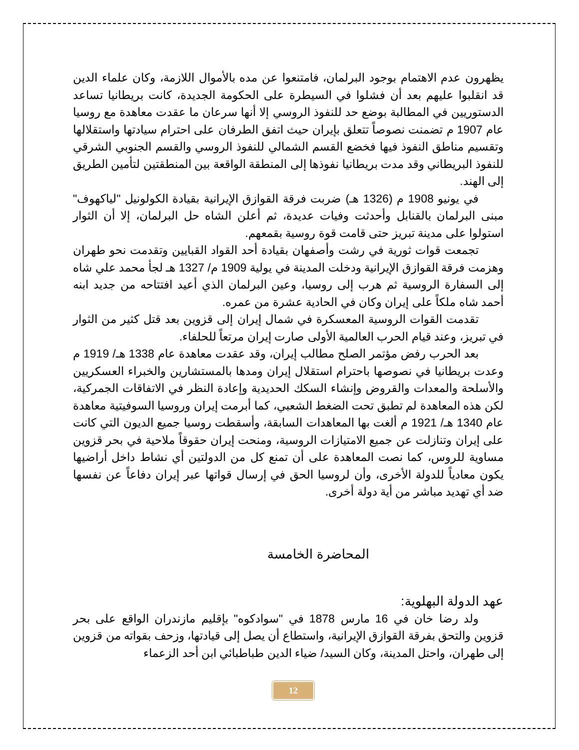يظهرون عدم الاهتمام بوجود البرلمان، فامتنعوا عن مده بالأموال اللازمة، وكان علماء الدين قد انقلبوا عليهم بعد أن فشلوا في السيطرة على الحكومة الجديدة، كانت بريطانيا تساعد الدستوريين في المطالبة بوضع حد للنفوذ الروسي إلا أنها سرعان ما عقدت معاهدة مع روسيا عام 1907 م تضمنت نصوصاً تتعلق بإيران حيث اتفق الطرفان على احترام سيادتها واستقلالها وتقسيم مناطق النفوذ فيها فخضع القسم الشمالي للنفوذ الروسي والقسم الجنوبي الشرقي للنفوذ البريطاني وقد مدت بريطانيا نفوذها إلى المنطقة الواقعة بين المنطقتين لتأمين الطريق إلى الهند.
في يونيو 1908 م (1326 هـ) ضربت فرقة القوازق الإيرانية بقيادة الكولونيل "لياكهوف" مبنى البرلمان بالقنابل وأحدثت وفيات عديدة، ثم أعلن الشاه حل البرلمان، إلا أن الثوار استولوا على مدينة تبريز حتى قامت قوة روسية بقمعهم.
تجمعت قوات ثورية في رشت وأصفهان بقيادة أحد القواد القبايين وتقدمت نحو طهران وهزمت فرقة القوازق الإيرانية ودخلت المدينة في يولية 1909 م/ 1327 هـ لجأ محمد علي شاه إلى السفارة الروسية ثم هرب إلى روسيا، وعين البرلمان الذي أعيد افتتاحه من جديد ابنه أحمد شاه ملكاً على إيران وكان في الحادية عشرة من عمره.
تقدمت القوات الروسية المعسكرة في شمال إيران إلى قزوين بعد قتل كثير من الثوار في تبريز، وعند قيام الحرب العالمية الأولى صارت إيران مرتعاً للحلفاء.
بعد الحرب رفض مؤتمر الصلح مطالب إيران، وقد عقدت معاهدة عام 1338 هـ/ 1919 م وعدت بريطانيا في نصوصها باحترام استقلال إيران ومدها بالمستشارين والخبراء العسكريين والأسلحة والمعدات والقروض وإنشاء السكك الحديدية وإعادة النظر في الاتفاقات الجمركية، لكن هذه المعاهدة لم تطبق تحت الضغط الشعبي، كما أبرمت إيران وروسيا السوفيتية معاهدة عام 1340 هـ/ 1921 م ألغت بها المعاهدات السابقة، وأسقطت روسيا جميع الديون التي كانت على إيران وتنازلت عن جميع الامتيازات الروسية، ومنحت إيران حقوقاً ملاحية في بحر قزوين مساوية للروس، كما نصت المعاهدة على أن تمنع كل من الدولتين أي نشاط داخل أراضيها يكون معادياً للدولة الأخرى، وأن لروسيا الحق في إرسال قواتها عبر إيران دفاعاً عن نفسها ضد أي تهديد مباشر من أية دولة أخرى.
المحاضرة الخامسة
عهد الدولة البهلوية:
ولد رضا خان في 16 مارس 1878 في "سوادكوه" بإقليم مازندران الواقع على بحر قزوين والتحق بفرقة القوازق الإيرانية، واستطاع أن يصل إلى قيادتها، وزحف بقواته من قزوين إلى طهران، واحتل المدينة، وكان السيد/ ضياء الدين طباطبائي ابن أحد الزعماء
12